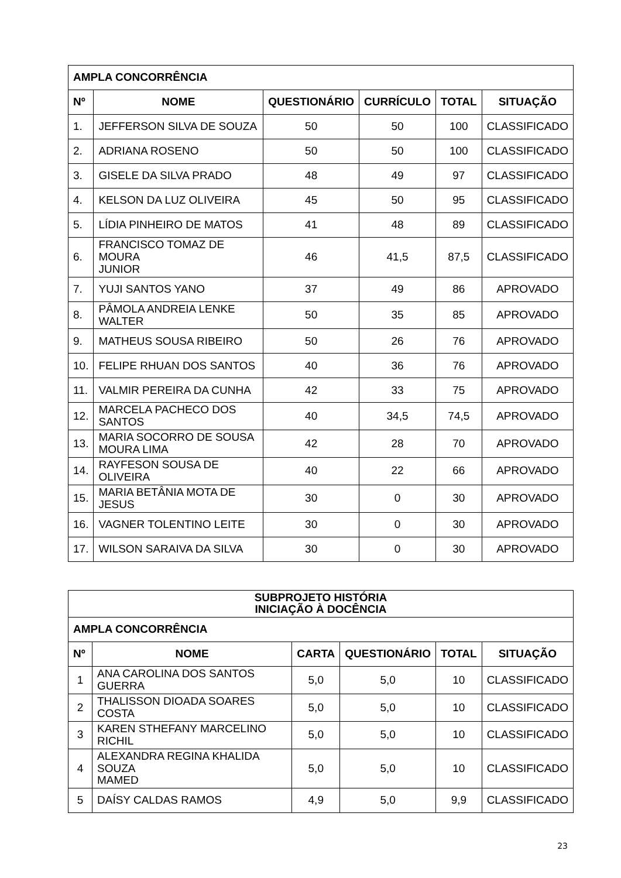| AMPLA CONCORRÊNCIA | | | | | |
| --- | --- | --- | --- | --- | --- |
| Nº | NOME | QUESTIONÁRIO | CURRÍCULO | TOTAL | SITUAÇÃO |
| 1. | JEFFERSON SILVA DE SOUZA | 50 | 50 | 100 | CLASSIFICADO |
| 2. | ADRIANA ROSENO | 50 | 50 | 100 | CLASSIFICADO |
| 3. | GISELE DA SILVA PRADO | 48 | 49 | 97 | CLASSIFICADO |
| 4. | KELSON DA LUZ OLIVEIRA | 45 | 50 | 95 | CLASSIFICADO |
| 5. | LÍDIA PINHEIRO DE MATOS | 41 | 48 | 89 | CLASSIFICADO |
| 6. | FRANCISCO TOMAZ DE MOURA JUNIOR | 46 | 41,5 | 87,5 | CLASSIFICADO |
| 7. | YUJI SANTOS YANO | 37 | 49 | 86 | APROVADO |
| 8. | PÂMOLA ANDREIA LENKE WALTER | 50 | 35 | 85 | APROVADO |
| 9. | MATHEUS SOUSA RIBEIRO | 50 | 26 | 76 | APROVADO |
| 10. | FELIPE RHUAN DOS SANTOS | 40 | 36 | 76 | APROVADO |
| 11. | VALMIR PEREIRA DA CUNHA | 42 | 33 | 75 | APROVADO |
| 12. | MARCELA PACHECO DOS SANTOS | 40 | 34,5 | 74,5 | APROVADO |
| 13. | MARIA SOCORRO DE SOUSA MOURA LIMA | 42 | 28 | 70 | APROVADO |
| 14. | RAYFESON SOUSA DE OLIVEIRA | 40 | 22 | 66 | APROVADO |
| 15. | MARIA BETÂNIA MOTA DE JESUS | 30 | 0 | 30 | APROVADO |
| 16. | VAGNER TOLENTINO LEITE | 30 | 0 | 30 | APROVADO |
| 17. | WILSON SARAIVA DA SILVA | 30 | 0 | 30 | APROVADO |
| SUBPROJETO HISTÓRIA INICIAÇÃO À DOCÊNCIA | | | | | |
| --- | --- | --- | --- | --- | --- |
| AMPLA CONCORRÊNCIA | | | | | |
| Nº | NOME | CARTA | QUESTIONÁRIO | TOTAL | SITUAÇÃO |
| 1 | ANA CAROLINA DOS SANTOS GUERRA | 5,0 | 5,0 | 10 | CLASSIFICADO |
| 2 | THALISSON DIOADA SOARES COSTA | 5,0 | 5,0 | 10 | CLASSIFICADO |
| 3 | KAREN STHEFANY MARCELINO RICHIL | 5,0 | 5,0 | 10 | CLASSIFICADO |
| 4 | ALEXANDRA REGINA KHALIDA SOUZA MAMED | 5,0 | 5,0 | 10 | CLASSIFICADO |
| 5 | DAÍSY CALDAS RAMOS | 4,9 | 5,0 | 9,9 | CLASSIFICADO |
23